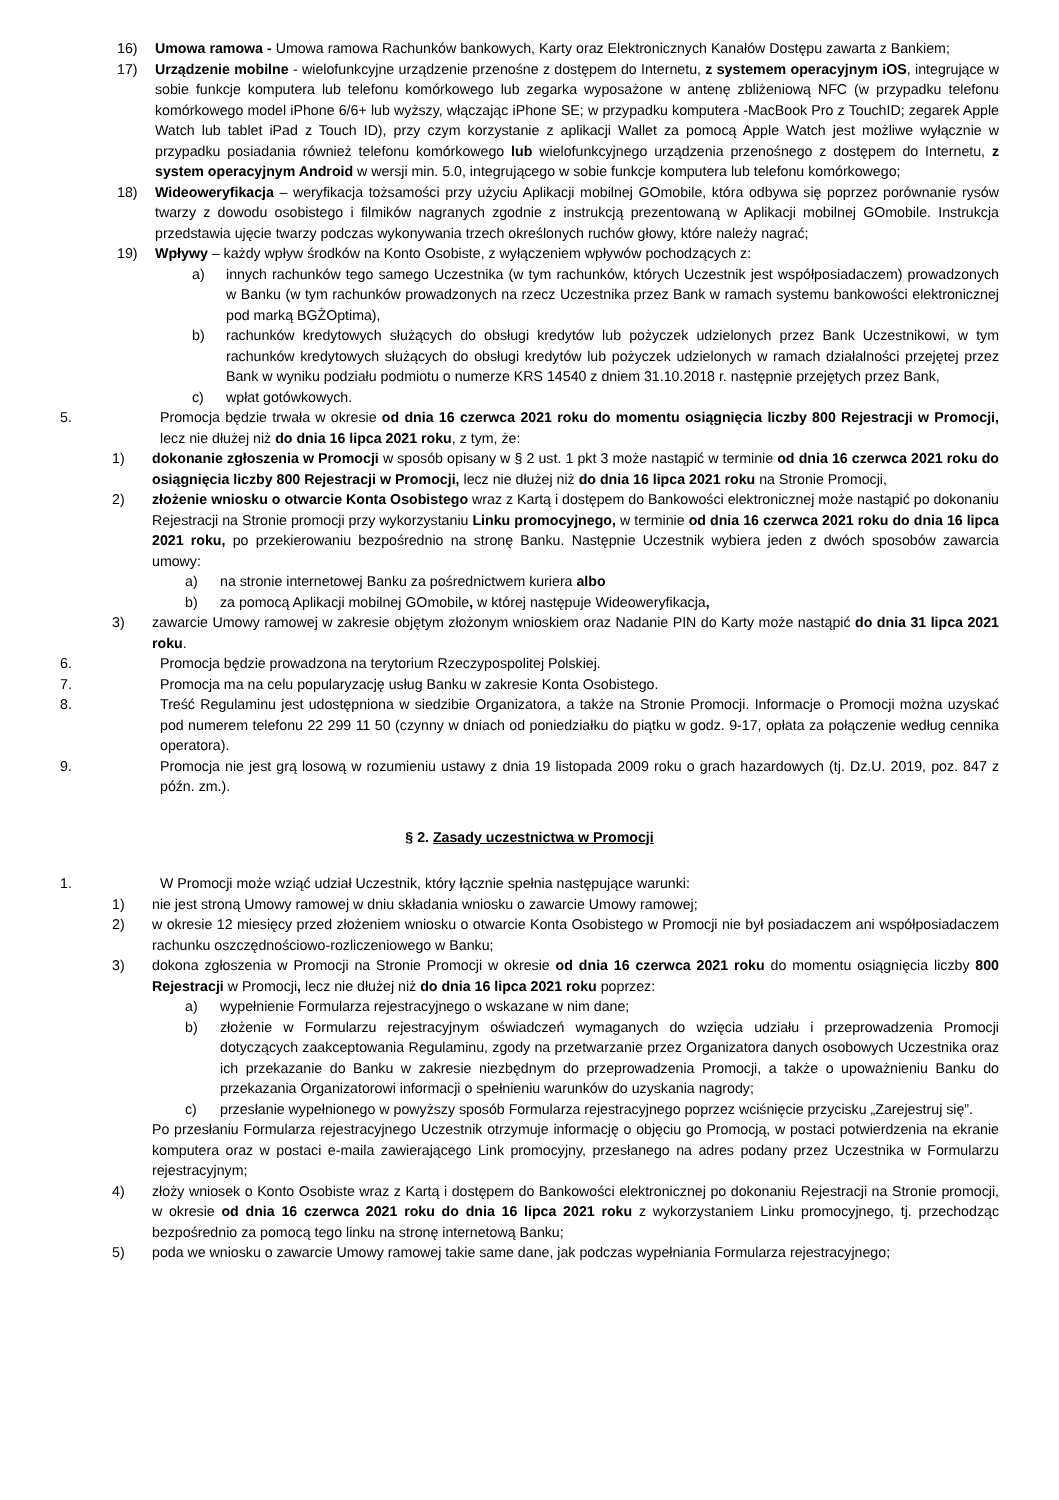16) Umowa ramowa - Umowa ramowa Rachunków bankowych, Karty oraz Elektronicznych Kanałów Dostępu zawarta z Bankiem;
17) Urządzenie mobilne - wielofunkcyjne urządzenie przenośne z dostępem do Internetu, z systemem operacyjnym iOS, integrujące w sobie funkcje komputera lub telefonu komórkowego lub zegarka wyposażone w antenę zbliżeniową NFC (w przypadku telefonu komórkowego model iPhone 6/6+ lub wyższy, włączając iPhone SE; w przypadku komputera -MacBook Pro z TouchID; zegarek Apple Watch lub tablet iPad z Touch ID), przy czym korzystanie z aplikacji Wallet za pomocą Apple Watch jest możliwe wyłącznie w przypadku posiadania również telefonu komórkowego lub wielofunkcyjnego urządzenia przenośnego z dostępem do Internetu, z system operacyjnym Android w wersji min. 5.0, integrującego w sobie funkcje komputera lub telefonu komórkowego;
18) Wideoweryfikacja – weryfikacja tożsamości przy użyciu Aplikacji mobilnej GOmobile, która odbywa się poprzez porównanie rysów twarzy z dowodu osobistego i filmików nagranych zgodnie z instrukcją prezentowaną w Aplikacji mobilnej GOmobile. Instrukcja przedstawia ujęcie twarzy podczas wykonywania trzech określonych ruchów głowy, które należy nagrać;
19) Wpływy – każdy wpływ środków na Konto Osobiste, z wyłączeniem wpływów pochodzących z:
a) innych rachunków tego samego Uczestnika (w tym rachunków, których Uczestnik jest współposiadaczem) prowadzonych w Banku (w tym rachunków prowadzonych na rzecz Uczestnika przez Bank w ramach systemu bankowości elektronicznej pod marką BGŻOptima),
b) rachunków kredytowych służących do obsługi kredytów lub pożyczek udzielonych przez Bank Uczestnikowi, w tym rachunków kredytowych służących do obsługi kredytów lub pożyczek udzielonych w ramach działalności przejętej przez Bank w wyniku podziału podmiotu o numerze KRS 14540 z dniem 31.10.2018 r. następnie przejętych przez Bank,
c) wpłat gotówkowych.
5. Promocja będzie trwała w okresie od dnia 16 czerwca 2021 roku do momentu osiągnięcia liczby 800 Rejestracji w Promocji, lecz nie dłużej niż do dnia 16 lipca 2021 roku, z tym, że:
1) dokonanie zgłoszenia w Promocji w sposób opisany w § 2 ust. 1 pkt 3 może nastąpić w terminie od dnia 16 czerwca 2021 roku do osiągnięcia liczby 800 Rejestracji w Promocji, lecz nie dłużej niż do dnia 16 lipca 2021 roku na Stronie Promocji,
2) złożenie wniosku o otwarcie Konta Osobistego wraz z Kartą i dostępem do Bankowości elektronicznej może nastąpić po dokonaniu Rejestracji na Stronie promocji przy wykorzystaniu Linku promocyjnego, w terminie od dnia 16 czerwca 2021 roku do dnia 16 lipca 2021 roku, po przekierowaniu bezpośrednio na stronę Banku. Następnie Uczestnik wybiera jeden z dwóch sposobów zawarcia umowy:
a) na stronie internetowej Banku za pośrednictwem kuriera albo
b) za pomocą Aplikacji mobilnej GOmobile, w której następuje Wideoweryfikacja,
3) zawarcie Umowy ramowej w zakresie objętym złożonym wnioskiem oraz Nadanie PIN do Karty może nastąpić do dnia 31 lipca 2021 roku.
6. Promocja będzie prowadzona na terytorium Rzeczypospolitej Polskiej.
7. Promocja ma na celu popularyzację usług Banku w zakresie Konta Osobistego.
8. Treść Regulaminu jest udostępniona w siedzibie Organizatora, a także na Stronie Promocji. Informacje o Promocji można uzyskać pod numerem telefonu 22 299 11 50 (czynny w dniach od poniedziałku do piątku w godz. 9-17, opłata za połączenie według cennika operatora).
9. Promocja nie jest grą losową w rozumieniu ustawy z dnia 19 listopada 2009 roku o grach hazardowych (tj. Dz.U. 2019, poz. 847 z późn. zm.).
§ 2. Zasady uczestnictwa w Promocji
1. W Promocji może wziąć udział Uczestnik, który łącznie spełnia następujące warunki:
1) nie jest stroną Umowy ramowej w dniu składania wniosku o zawarcie Umowy ramowej;
2) w okresie 12 miesięcy przed złożeniem wniosku o otwarcie Konta Osobistego w Promocji nie był posiadaczem ani współposiadaczem rachunku oszczędnościowo-rozliczeniowego w Banku;
3) dokona zgłoszenia w Promocji na Stronie Promocji w okresie od dnia 16 czerwca 2021 roku do momentu osiągnięcia liczby 800 Rejestracji w Promocji, lecz nie dłużej niż do dnia 16 lipca 2021 roku poprzez:
a) wypełnienie Formularza rejestracyjnego o wskazane w nim dane;
b) złożenie w Formularzu rejestracyjnym oświadczeń wymaganych do wzięcia udziału i przeprowadzenia Promocji dotyczących zaakceptowania Regulaminu, zgody na przetwarzanie przez Organizatora danych osobowych Uczestnika oraz ich przekazanie do Banku w zakresie niezbędnym do przeprowadzenia Promocji, a także o upoważnieniu Banku do przekazania Organizatorowi informacji o spełnieniu warunków do uzyskania nagrody;
c) przesłanie wypełnionego w powyższy sposób Formularza rejestracyjnego poprzez wciśnięcie przycisku „Zarejestruj się”.
Po przesłaniu Formularza rejestracyjnego Uczestnik otrzymuje informację o objęciu go Promocją, w postaci potwierdzenia na ekranie komputera oraz w postaci e-maila zawierającego Link promocyjny, przesłanego na adres podany przez Uczestnika w Formularzu rejestracyjnym;
4) złoży wniosek o Konto Osobiste wraz z Kartą i dostępem do Bankowości elektronicznej po dokonaniu Rejestracji na Stronie promocji, w okresie od dnia 16 czerwca 2021 roku do dnia 16 lipca 2021 roku z wykorzystaniem Linku promocyjnego, tj. przechodząc bezpośrednio za pomocą tego linku na stronę internetową Banku;
5) poda we wniosku o zawarcie Umowy ramowej takie same dane, jak podczas wypełniania Formularza rejestracyjnego;